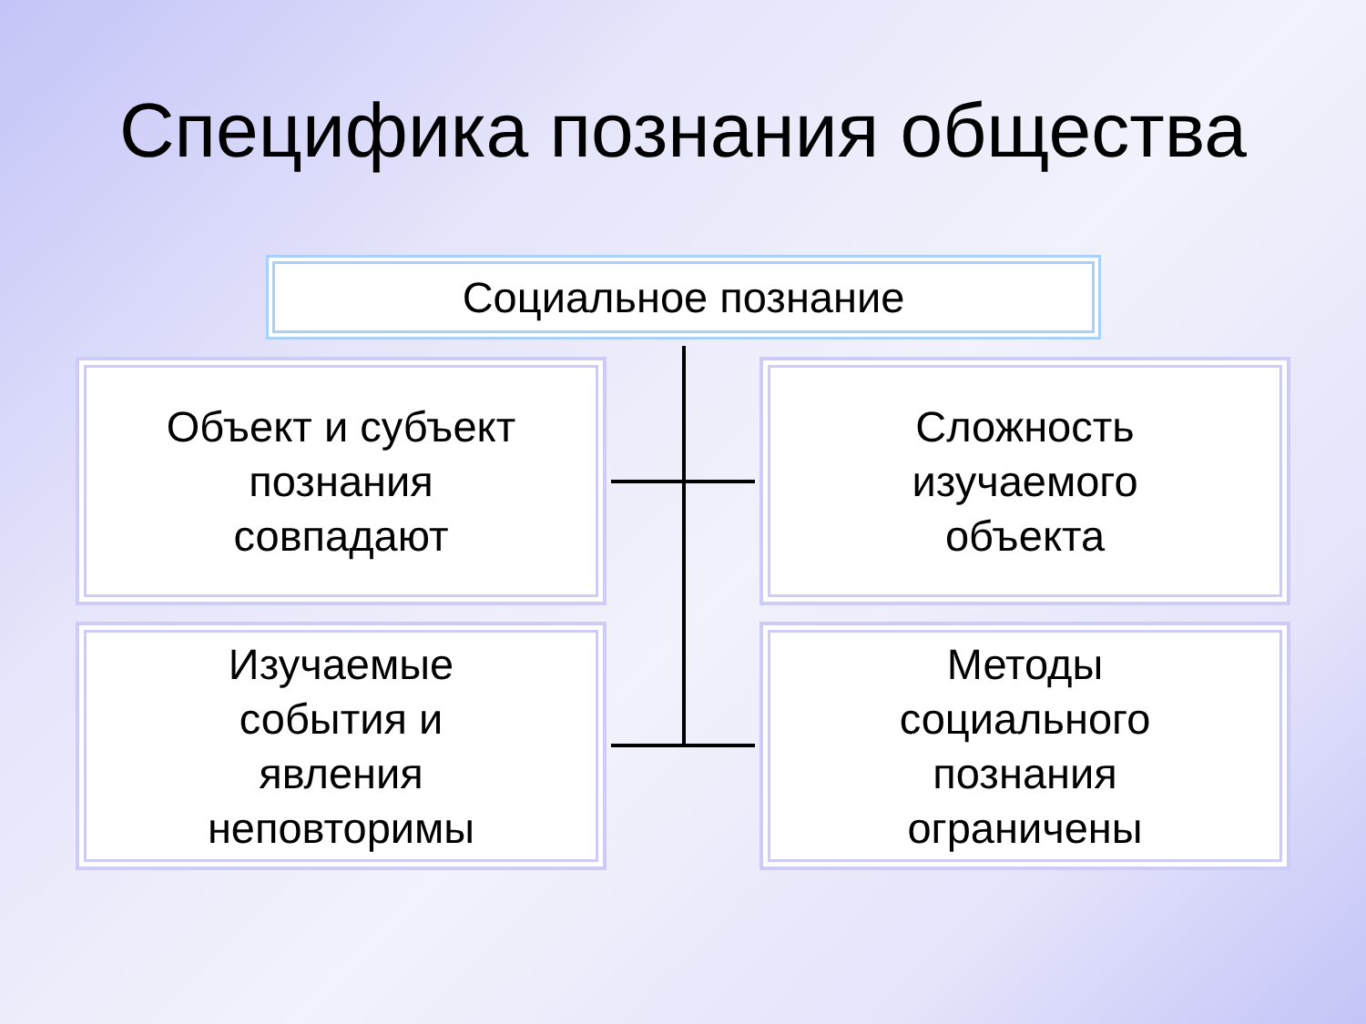Специфика познания общества
Социальное познание
Объект и субъект
познания
совпадают
Сложность
изучаемого
объекта
Изучаемые
события и
явления
неповторимы
Методы
социального
познания
ограничены